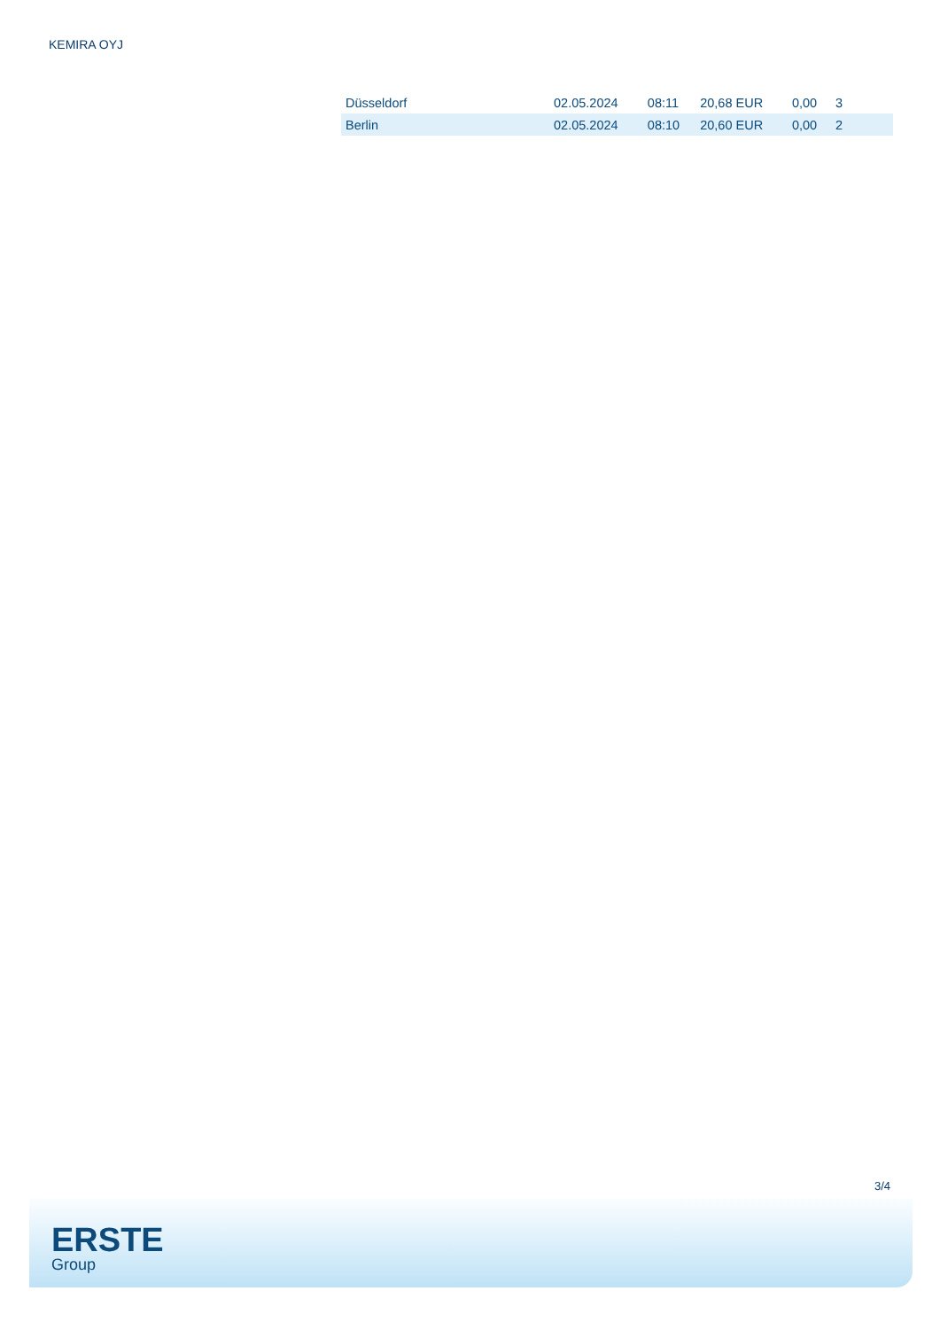KEMIRA OYJ
| Düsseldorf | 02.05.2024 | 08:11 | 20,68 EUR | 0,00 | 3 |
| Berlin | 02.05.2024 | 08:10 | 20,60 EUR | 0,00 | 2 |
3/4
ERSTE
Group